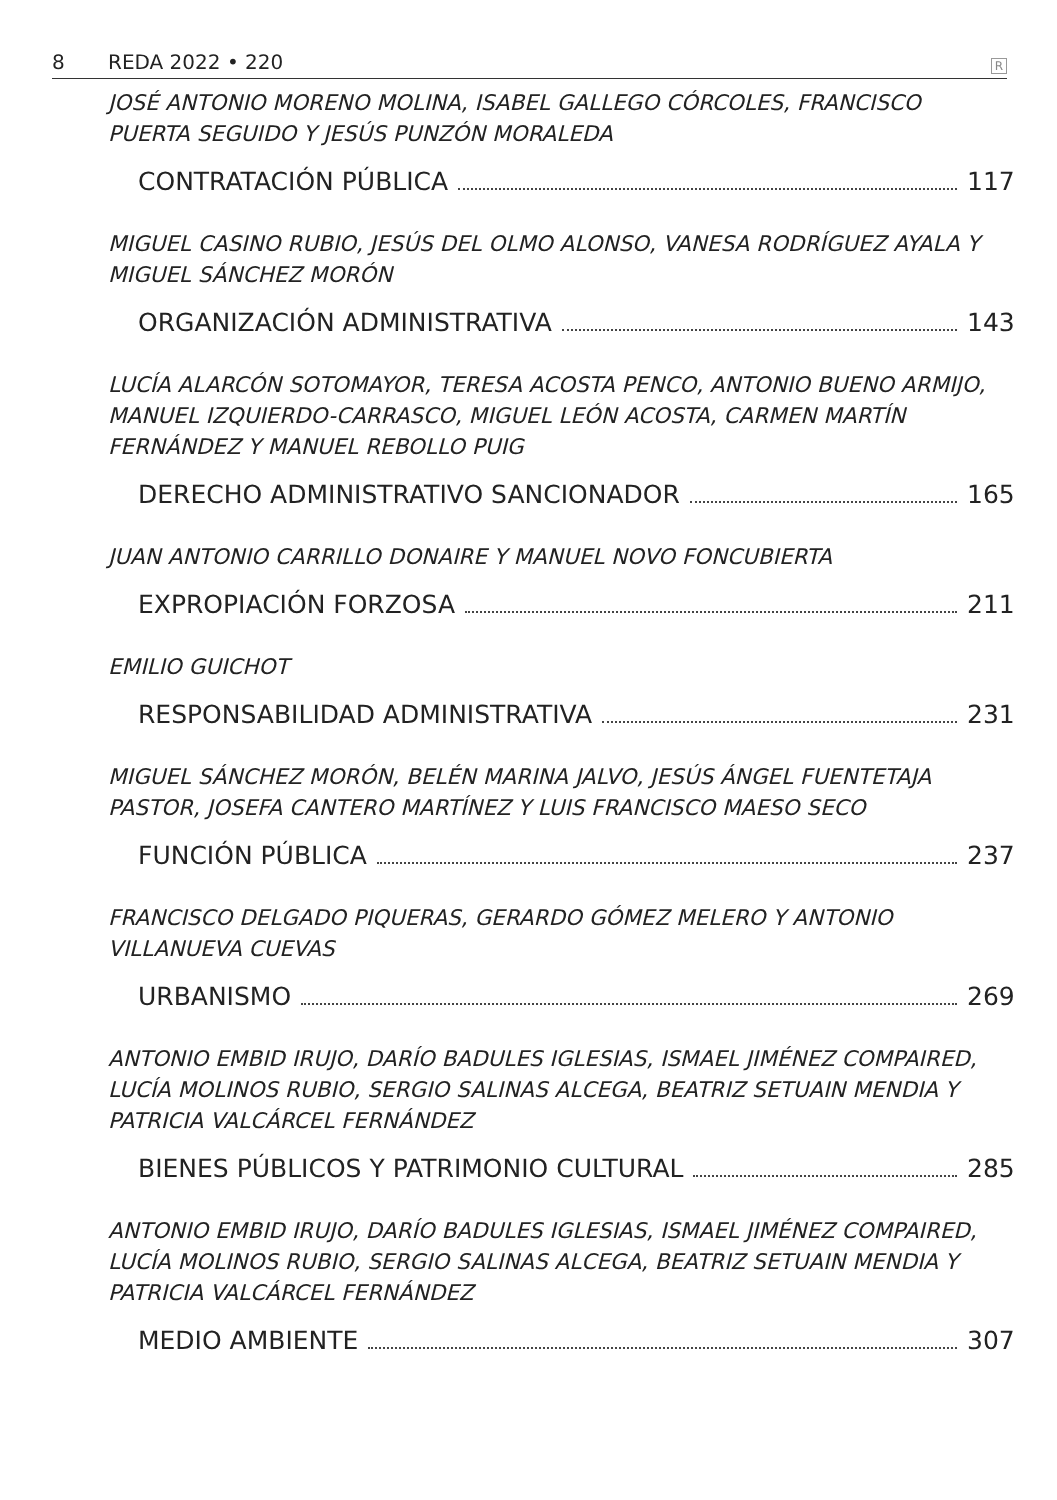8 REDA 2022 • 220 R
JOSÉ ANTONIO MORENO MOLINA, ISABEL GALLEGO CÓRCOLES, FRANCISCO PUERTA SEGUIDO Y JESÚS PUNZÓN MORALEDA
CONTRATACIÓN PÚBLICA 117
MIGUEL CASINO RUBIO, JESÚS DEL OLMO ALONSO, VANESA RODRÍGUEZ AYALA Y MIGUEL SÁNCHEZ MORÓN
ORGANIZACIÓN ADMINISTRATIVA 143
LUCÍA ALARCÓN SOTOMAYOR, TERESA ACOSTA PENCO, ANTONIO BUENO ARMIJO, MANUEL IZQUIERDO-CARRASCO, MIGUEL LEÓN ACOSTA, CARMEN MARTÍN FERNÁNDEZ Y MANUEL REBOLLO PUIG
DERECHO ADMINISTRATIVO SANCIONADOR 165
JUAN ANTONIO CARRILLO DONAIRE Y MANUEL NOVO FONCUBIERTA
EXPROPIACIÓN FORZOSA 211
EMILIO GUICHOT
RESPONSABILIDAD ADMINISTRATIVA 231
MIGUEL SÁNCHEZ MORÓN, BELÉN MARINA JALVO, JESÚS ÁNGEL FUENTETAJA PASTOR, JOSEFA CANTERO MARTÍNEZ Y LUIS FRANCISCO MAESO SECO
FUNCIÓN PÚBLICA 237
FRANCISCO DELGADO PIQUERAS, GERARDO GÓMEZ MELERO Y ANTONIO VILLANUEVA CUEVAS
URBANISMO 269
ANTONIO EMBID IRUJO, DARÍO BADULES IGLESIAS, ISMAEL JIMÉNEZ COMPAIRED, LUCÍA MOLINOS RUBIO, SERGIO SALINAS ALCEGA, BEATRIZ SETUAIN MENDIA Y PATRICIA VALCÁRCEL FERNÁNDEZ
BIENES PÚBLICOS Y PATRIMONIO CULTURAL 285
ANTONIO EMBID IRUJO, DARÍO BADULES IGLESIAS, ISMAEL JIMÉNEZ COMPAIRED, LUCÍA MOLINOS RUBIO, SERGIO SALINAS ALCEGA, BEATRIZ SETUAIN MENDIA Y PATRICIA VALCÁRCEL FERNÁNDEZ
MEDIO AMBIENTE 307